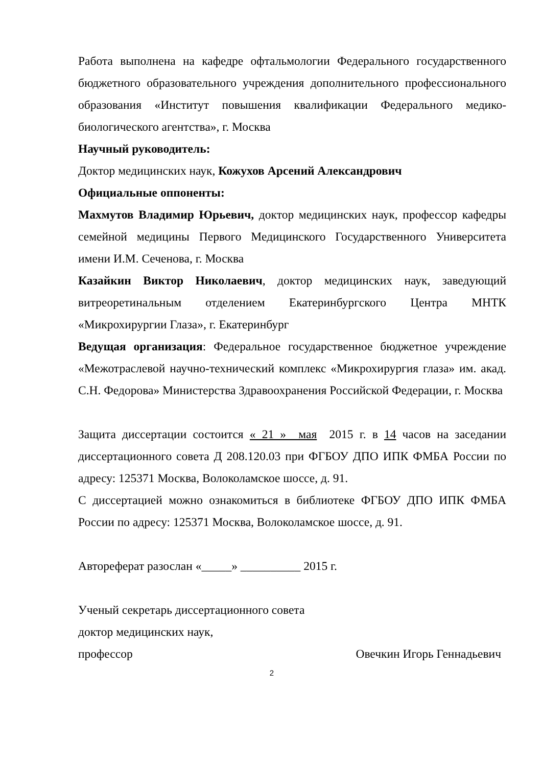Работа выполнена на кафедре офтальмологии Федерального государственного бюджетного образовательного учреждения дополнительного профессионального образования «Институт повышения квалификации Федерального медико-биологического агентства», г. Москва
Научный руководитель:
Доктор медицинских наук, Кожухов Арсений Александрович
Официальные оппоненты:
Махмутов Владимир Юрьевич, доктор медицинских наук, профессор кафедры семейной медицины Первого Медицинского Государственного Университета имени И.М. Сеченова, г. Москва
Казайкин Виктор Николаевич, доктор медицинских наук, заведующий витреоретинальным отделением Екатеринбургского Центра МНТК «Микрохирургии Глаза», г. Екатеринбург
Ведущая организация: Федеральное государственное бюджетное учреждение «Межотраслевой научно-технический комплекс «Микрохирургия глаза» им. акад. С.Н. Федорова» Министерства Здравоохранения Российской Федерации, г. Москва
Защита диссертации состоится « 21 » мая 2015 г. в 14 часов на заседании диссертационного совета Д 208.120.03 при ФГБОУ ДПО ИПК ФМБА России по адресу: 125371 Москва, Волоколамское шоссе, д. 91.
С диссертацией можно ознакомиться в библиотеке ФГБОУ ДПО ИПК ФМБА России по адресу: 125371 Москва, Волоколамское шоссе, д. 91.
Автореферат разослан «_____» __________ 2015 г.
Ученый секретарь диссертационного совета
доктор медицинских наук,
профессор Овечкин Игорь Геннадьевич
2